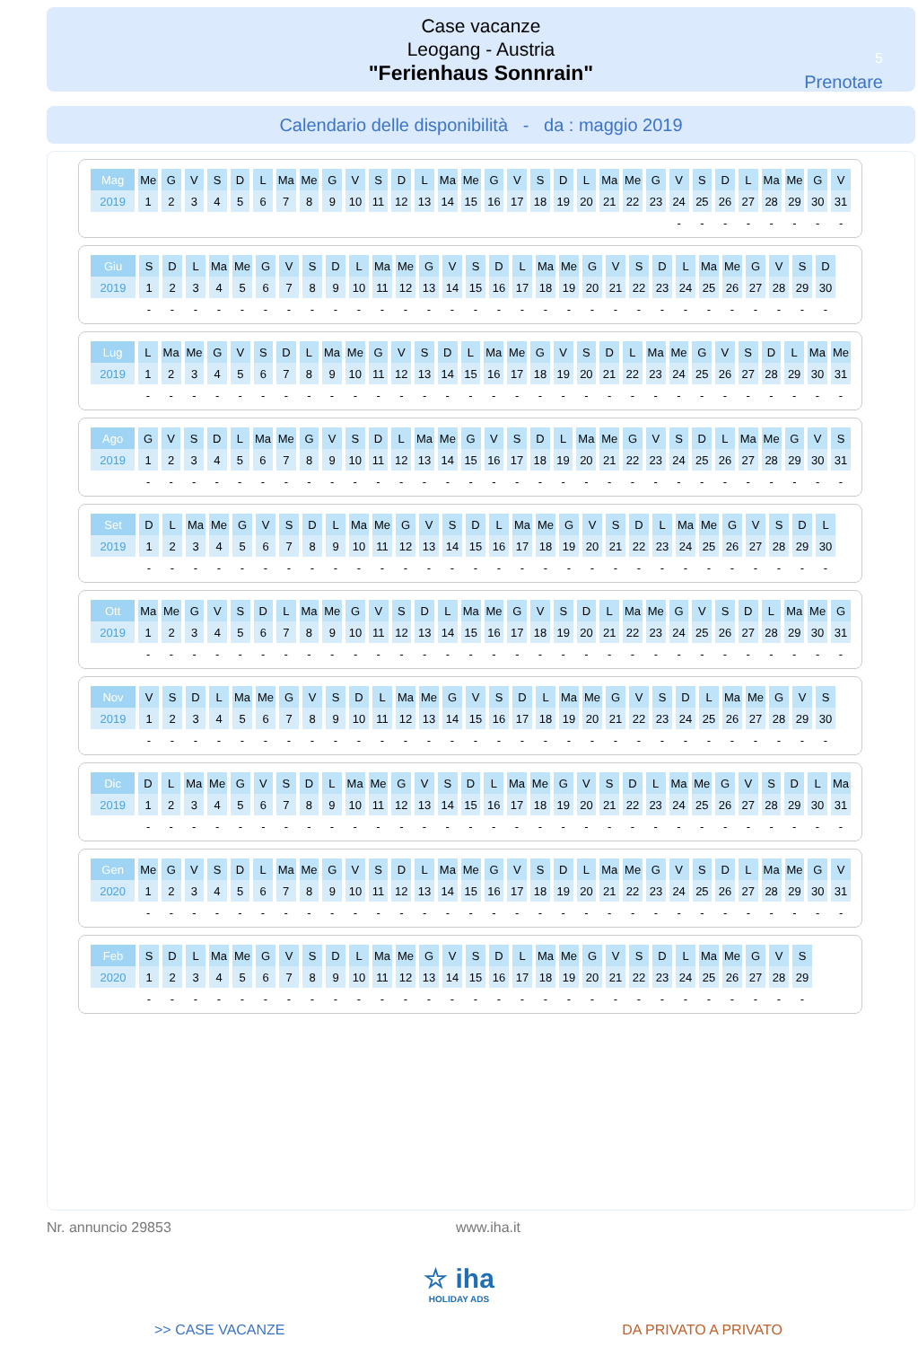Case vacanze
Leogang - Austria
"Ferienhaus Sonnrain"
5
Prenotare
Calendario delle disponibilità - da : maggio 2019
| Mag | Me | G | V | S | D | L | Ma | Me | G | V | S | D | L | Ma | Me | G | V | S | D | L | Ma | Me | G | V | S | D | L | Ma | Me | G | V |
| 2019 | 1 | 2 | 3 | 4 | 5 | 6 | 7 | 8 | 9 | 10 | 11 | 12 | 13 | 14 | 15 | 16 | 17 | 18 | 19 | 20 | 21 | 22 | 23 | 24 | 25 | 26 | 27 | 28 | 29 | 30 | 31 |
| | | | | | | | | | | | | | | | | | | | | | | | | - | - | - | - | - | - | - | - |
| Giu | S | D | L | Ma | Me | G | V | S | D | L | Ma | Me | G | V | S | D | L | Ma | Me | G | V | S | D | L | Ma | Me | G | V | S | D |
| 2019 | 1 | 2 | 3 | 4 | 5 | 6 | 7 | 8 | 9 | 10 | 11 | 12 | 13 | 14 | 15 | 16 | 17 | 18 | 19 | 20 | 21 | 22 | 23 | 24 | 25 | 26 | 27 | 28 | 29 | 30 |
| | - | - | - | - | - | - | - | - | - | - | - | - | - | - | - | - | - | - | - | - | - | - | - | - | - | - | - | - | - | - |
| Lug | L | Ma | Me | G | V | S | D | L | Ma | Me | G | V | S | D | L | Ma | Me | G | V | S | D | L | Ma | Me | G | V | S | D | L | Ma | Me |
| 2019 | 1 | 2 | 3 | 4 | 5 | 6 | 7 | 8 | 9 | 10 | 11 | 12 | 13 | 14 | 15 | 16 | 17 | 18 | 19 | 20 | 21 | 22 | 23 | 24 | 25 | 26 | 27 | 28 | 29 | 30 | 31 |
| | - | - | - | - | - | - | - | - | - | - | - | - | - | - | - | - | - | - | - | - | - | - | - | - | - | - | - | - | - | - | - |
| Ago | G | V | S | D | L | Ma | Me | G | V | S | D | L | Ma | Me | G | V | S | D | L | Ma | Me | G | V | S | D | L | Ma | Me | G | V | S |
| 2019 | 1 | 2 | 3 | 4 | 5 | 6 | 7 | 8 | 9 | 10 | 11 | 12 | 13 | 14 | 15 | 16 | 17 | 18 | 19 | 20 | 21 | 22 | 23 | 24 | 25 | 26 | 27 | 28 | 29 | 30 | 31 |
| | - | - | - | - | - | - | - | - | - | - | - | - | - | - | - | - | - | - | - | - | - | - | - | - | - | - | - | - | - | - | - |
| Set | D | L | Ma | Me | G | V | S | D | L | Ma | Me | G | V | S | D | L | Ma | Me | G | V | S | D | L | Ma | Me | G | V | S | D | L |
| 2019 | 1 | 2 | 3 | 4 | 5 | 6 | 7 | 8 | 9 | 10 | 11 | 12 | 13 | 14 | 15 | 16 | 17 | 18 | 19 | 20 | 21 | 22 | 23 | 24 | 25 | 26 | 27 | 28 | 29 | 30 |
| | - | - | - | - | - | - | - | - | - | - | - | - | - | - | - | - | - | - | - | - | - | - | - | - | - | - | - | - | - | - |
| Ott | Ma | Me | G | V | S | D | L | Ma | Me | G | V | S | D | L | Ma | Me | G | V | S | D | L | Ma | Me | G | V | S | D | L | Ma | Me | G |
| 2019 | 1 | 2 | 3 | 4 | 5 | 6 | 7 | 8 | 9 | 10 | 11 | 12 | 13 | 14 | 15 | 16 | 17 | 18 | 19 | 20 | 21 | 22 | 23 | 24 | 25 | 26 | 27 | 28 | 29 | 30 | 31 |
| | - | - | - | - | - | - | - | - | - | - | - | - | - | - | - | - | - | - | - | - | - | - | - | - | - | - | - | - | - | - | - |
| Nov | V | S | D | L | Ma | Me | G | V | S | D | L | Ma | Me | G | V | S | D | L | Ma | Me | G | V | S | D | L | Ma | Me | G | V | S |
| 2019 | 1 | 2 | 3 | 4 | 5 | 6 | 7 | 8 | 9 | 10 | 11 | 12 | 13 | 14 | 15 | 16 | 17 | 18 | 19 | 20 | 21 | 22 | 23 | 24 | 25 | 26 | 27 | 28 | 29 | 30 |
| | - | - | - | - | - | - | - | - | - | - | - | - | - | - | - | - | - | - | - | - | - | - | - | - | - | - | - | - | - | - |
| Dic | D | L | Ma | Me | G | V | S | D | L | Ma | Me | G | V | S | D | L | Ma | Me | G | V | S | D | L | Ma | Me | G | V | S | D | L | Ma |
| 2019 | 1 | 2 | 3 | 4 | 5 | 6 | 7 | 8 | 9 | 10 | 11 | 12 | 13 | 14 | 15 | 16 | 17 | 18 | 19 | 20 | 21 | 22 | 23 | 24 | 25 | 26 | 27 | 28 | 29 | 30 | 31 |
| | - | - | - | - | - | - | - | - | - | - | - | - | - | - | - | - | - | - | - | - | - | - | - | - | - | - | - | - | - | - | - |
| Gen | Me | G | V | S | D | L | Ma | Me | G | V | S | D | L | Ma | Me | G | V | S | D | L | Ma | Me | G | V | S | D | L | Ma | Me | G | V |
| 2020 | 1 | 2 | 3 | 4 | 5 | 6 | 7 | 8 | 9 | 10 | 11 | 12 | 13 | 14 | 15 | 16 | 17 | 18 | 19 | 20 | 21 | 22 | 23 | 24 | 25 | 26 | 27 | 28 | 29 | 30 | 31 |
| | - | - | - | - | - | - | - | - | - | - | - | - | - | - | - | - | - | - | - | - | - | - | - | - | - | - | - | - | - | - | - |
| Feb | S | D | L | Ma | Me | G | V | S | D | L | Ma | Me | G | V | S | D | L | Ma | Me | G | V | S | D | L | Ma | Me | G | V | S |
| 2020 | 1 | 2 | 3 | 4 | 5 | 6 | 7 | 8 | 9 | 10 | 11 | 12 | 13 | 14 | 15 | 16 | 17 | 18 | 19 | 20 | 21 | 22 | 23 | 24 | 25 | 26 | 27 | 28 | 29 |
| | - | - | - | - | - | - | - | - | - | - | - | - | - | - | - | - | - | - | - | - | - | - | - | - | - | - | - | - | - |
Nr. annuncio 29853 www.iha.it
☆ iha
HOLIDAY ADS
>> CASE VACANZE DA PRIVATO A PRIVATO